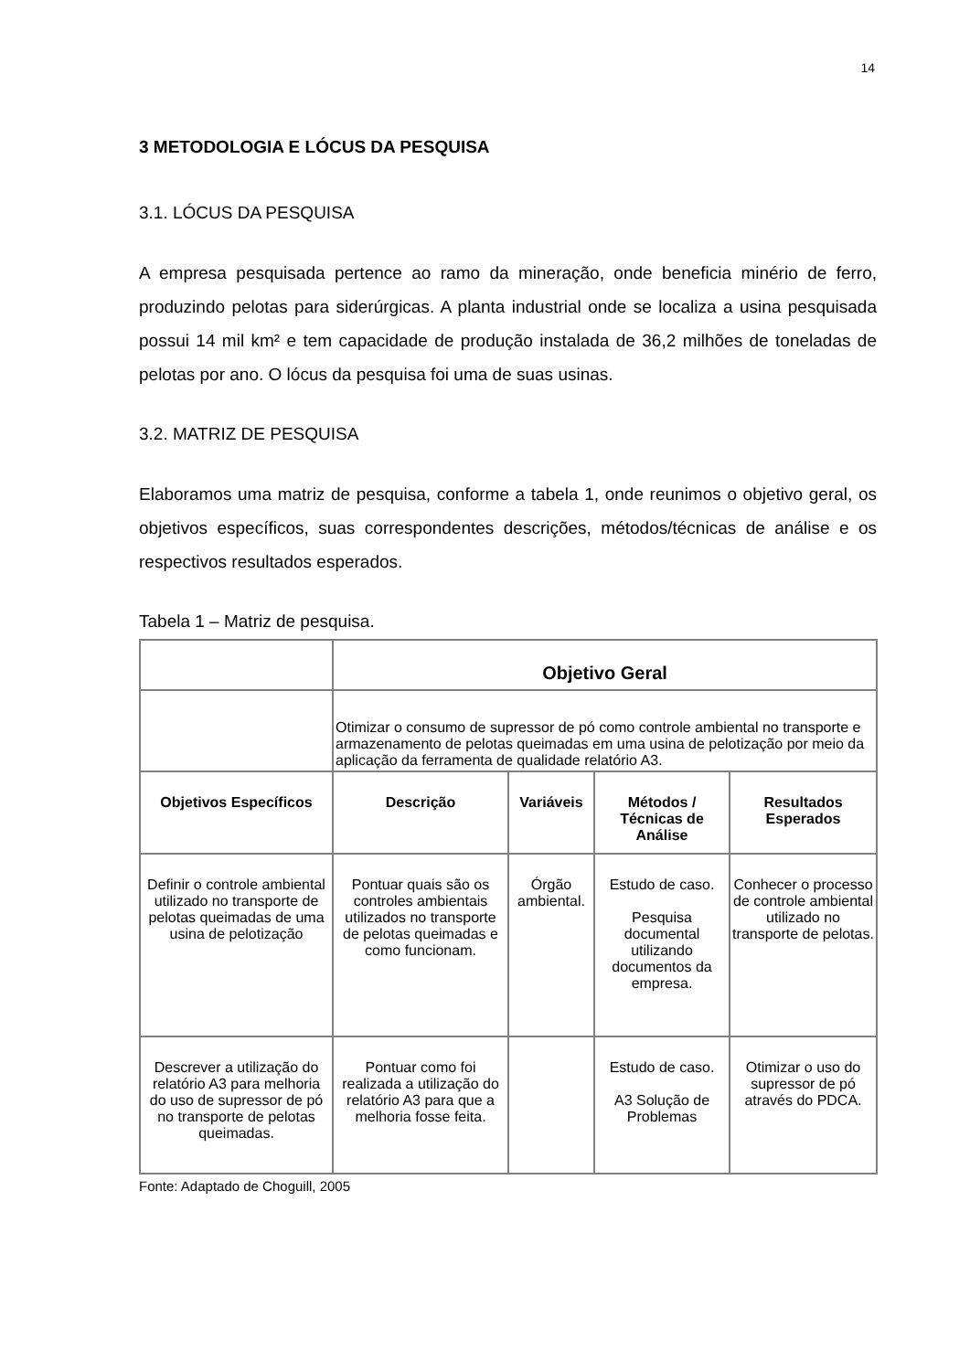14
3 METODOLOGIA E LÓCUS DA PESQUISA
3.1. LÓCUS DA PESQUISA
A empresa pesquisada pertence ao ramo da mineração, onde beneficia minério de ferro, produzindo pelotas para siderúrgicas. A planta industrial onde se localiza a usina pesquisada possui 14 mil km² e tem capacidade de produção instalada de 36,2 milhões de toneladas de pelotas por ano. O lócus da pesquisa foi uma de suas usinas.
3.2. MATRIZ DE PESQUISA
Elaboramos uma matriz de pesquisa, conforme a tabela 1, onde reunimos o objetivo geral, os objetivos específicos, suas correspondentes descrições, métodos/técnicas de análise e os respectivos resultados esperados.
Tabela 1 – Matriz de pesquisa.
| | Objetivo Geral | | | |
| | Otimizar o consumo de supressor de pó como controle ambiental no transporte e armazenamento de pelotas queimadas em uma usina de pelotização por meio da aplicação da ferramenta de qualidade relatório A3. | | | |
| Objetivos Específicos | Descrição | Variáveis | Métodos / Técnicas de Análise | Resultados Esperados |
| Definir o controle ambiental utilizado no transporte de pelotas queimadas de uma usina de pelotização | Pontuar quais são os controles ambientais utilizados no transporte de pelotas queimadas e como funcionam. | Órgão ambiental. | Estudo de caso. Pesquisa documental utilizando documentos da empresa. | Conhecer o processo de controle ambiental utilizado no transporte de pelotas. |
| Descrever a utilização do relatório A3 para melhoria do uso de supressor de pó no transporte de pelotas queimadas. | Pontuar como foi realizada a utilização do relatório A3 para que a melhoria fosse feita. | | Estudo de caso. A3 Solução de Problemas | Otimizar o uso do supressor de pó através do PDCA. |
Fonte: Adaptado de Choguill, 2005